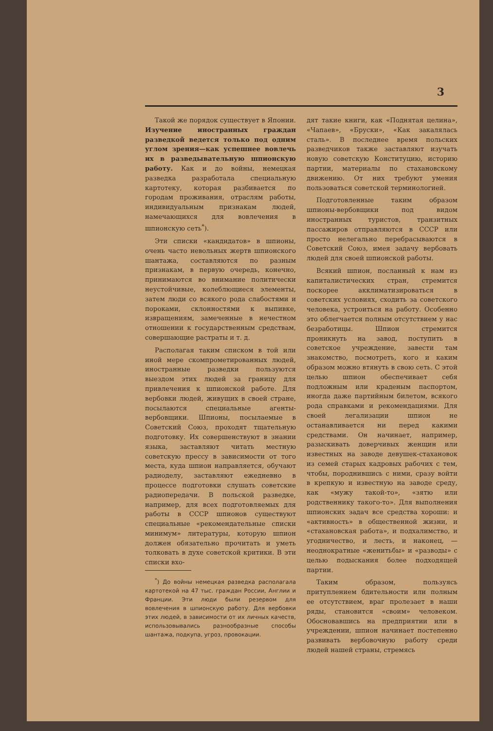3
Такой же порядок существует в Японии. Изучение иностранных граждан разведкой ведется только под одним углом зрения—как успешнее вовлечь их в разведывательную шпионскую работу. Как и до войны, немецкая разведка разработала специальную картотеку, которая разбивается по городам проживания, отраслям работы, индивидуальным признакам людей, намечающихся для вовлечения в шпионскую сеть<sup>*</sup>).
Эти списки «кандидатов» в шпионы, очень часто невольных жертв шпионского шантажа, составляются по разным признакам, в первую очередь, конечно, принимаются во внимание политически неустойчивые, колеблющиеся элементы, затем люди со всякого рода слабостями и пороками, склонностями к выпивке, извращениям, замеченные в нечестном отношении к государственным средствам, совершающие растраты и т. д.
Располагая таким списком в той или иной мере скомпрометированных людей, иностранные разведки пользуются выездом этих людей за границу для привлечения к шпионской работе. Для вербовки людей, живущих в своей стране, посылаются специальные агенты-вербовщики. Шпионы, посылаемые в Советский Союз, проходят тщательную подготовку. Их совершенствуют в знании языка, заставляют читать местную советскую прессу в зависимости от того места, куда шпион направляется, обучают радиоделу, заставляют ежедневно в процессе подготовки слушать советские радиопередачи. В польской разведке, например, для всех подготовляемых для работы в СССР шпионов существуют специальные «рекомендательные списки минимум» литературы, которую шпион должен обязательно прочитать и уметь толковать в духе советской критики. В эти списки вхо-
<sup>*</sup>) До войны немецкая разведка располагала картотекой на 47 тыс. граждан России, Англии и Франции. Эти люди были резервом для вовлечения в шпионскую работу. Для вербовки этих людей, в зависимости от их личных качеств, использовывались разнообразные способы шантажа, подкупа, угроз, провокации.
дят такие книги, как «Поднятая целина», «Чапаев», «Бруски», «Как закалялась сталь». В последнее время польских разведчиков также заставляют изучать новую советскую Конституцию, историю партии, материалы по стахановскому движению. От них требуют умения пользоваться советской терминологией.
Подготовленные таким образом шпионы-вербовщики под видом иностранных туристов, транзитных пассажиров отправляются в СССР или просто нелегально перебрасываются в Советский Союз, имея задачу вербовать людей для своей шпионской работы.
Всякий шпион, посланный к нам из капиталистических стран, стремится поскорее акклиматизироваться в советских условиях, сходить за советского человека, устроиться на работу. Особенно это облегчается полным отсутствием у нас безработицы. Шпион стремится проникнуть на завод, поступить в советское учреждение, завести там знакомство, посмотреть, кого и каким образом можно втянуть в свою сеть. С этой целью шпион обеспечивает себя подложным или краденым паспортом, иногда даже партийным билетом, всякого рода справками и рекомендациями. Для своей легализации шпион не останавливается ни перед какими средствами. Он начинает, например, разыскивать доверчивых женщин или известных на заводе девушек-стахановок из семей старых кадровых рабочих с тем, чтобы, породнившись с ними, сразу войти в крепкую и известную на заводе среду, как «мужу такой-то», «зятю или родственнику такого-то». Для выполнения шпионских задач все средства хороши: и «активность» в общественной жизни, и «стахановская работа», и подхалимство, и угодничество, и лесть, и наконец, — неоднократные «женитьбы» и «разводы» с целью подыскания более подходящей партии.
Таким образом, пользуясь притуплением бдительности или полным ее отсутствием, враг пролезает в наши ряды, становится «своим» человеком. Обосновавшись на предприятии или в учреждении, шпион начинает постепенно развивать вербовочную работу среди людей нашей страны, стремясь